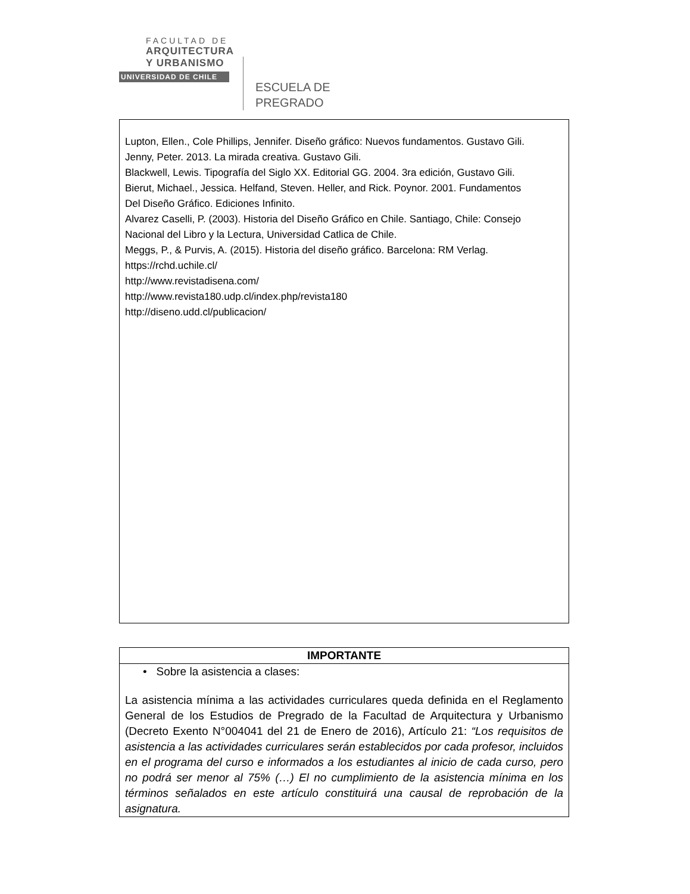FACULTAD DE
ARQUITECTURA
Y URBANISMO
UNIVERSIDAD DE CHILE
ESCUELA DE
PREGRADO
| Lupton, Ellen., Cole Phillips, Jennifer. Diseño gráfico: Nuevos fundamentos. Gustavo Gili. Jenny, Peter. 2013. La mirada creativa. Gustavo Gili. Blackwell, Lewis. Tipografía del Siglo XX. Editorial GG. 2004. 3ra edición, Gustavo Gili. Bierut, Michael., Jessica. Helfand, Steven. Heller, and Rick. Poynor. 2001. Fundamentos Del Diseño Gráfico. Ediciones Infinito. Alvarez Caselli, P. (2003). Historia del Diseño Gráfico en Chile. Santiago, Chile: Consejo Nacional del Libro y la Lectura, Universidad Catlica de Chile. Meggs, P., & Purvis, A. (2015). Historia del diseño gráfico. Barcelona: RM Verlag. https://rchd.uchile.cl/ http://www.revistadisena.com/ http://www.revista180.udp.cl/index.php/revista180 http://diseno.udd.cl/publicacion/ |
| IMPORTANTE |
| --- |
| • Sobre la asistencia a clases: La asistencia mínima a las actividades curriculares queda definida en el Reglamento General de los Estudios de Pregrado de la Facultad de Arquitectura y Urbanismo (Decreto Exento N°004041 del 21 de Enero de 2016), Artículo 21: “Los requisitos de asistencia a las actividades curriculares serán establecidos por cada profesor, incluidos en el programa del curso e informados a los estudiantes al inicio de cada curso, pero no podrá ser menor al 75% (…) El no cumplimiento de la asistencia mínima en los términos señalados en este artículo constituirá una causal de reprobación de la asignatura. |